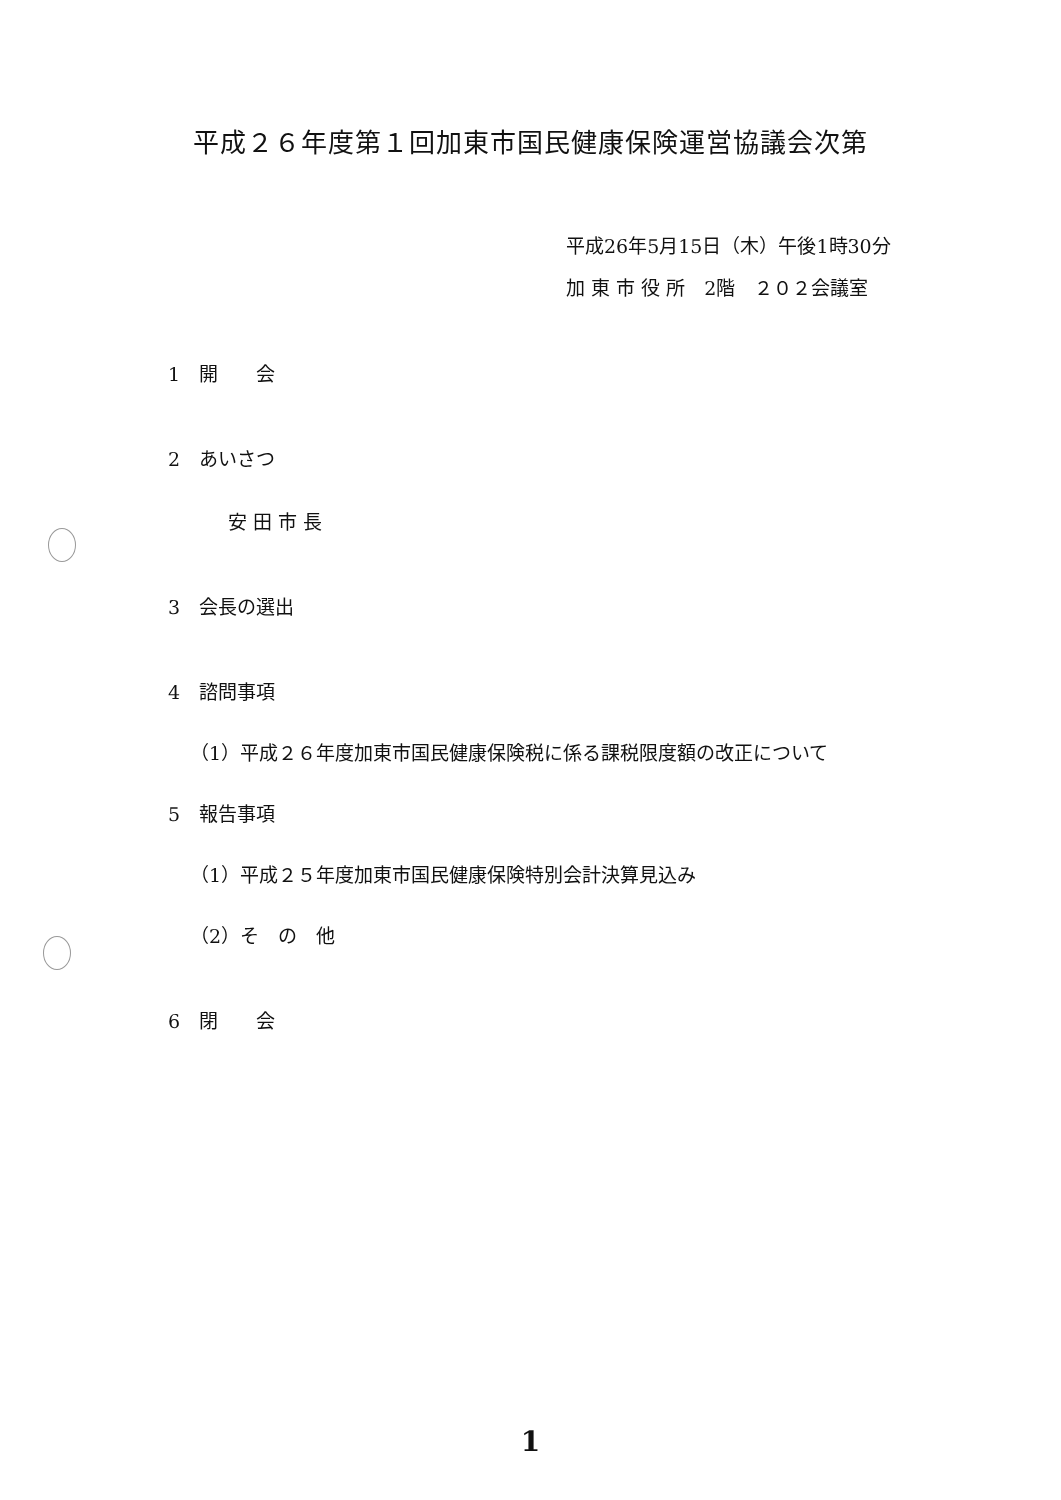平成２６年度第１回加東市国民健康保険運営協議会次第
平成26年5月15日（木）午後1時30分
加 東 市 役 所　2階　２０２会議室
1　開　　会
2　あいさつ
安 田 市 長
3　会長の選出
4　諮問事項
（1）平成２６年度加東市国民健康保険税に係る課税限度額の改正について
5　報告事項
（1）平成２５年度加東市国民健康保険特別会計決算見込み
（2）そ　の　他
6　閉　　会
1